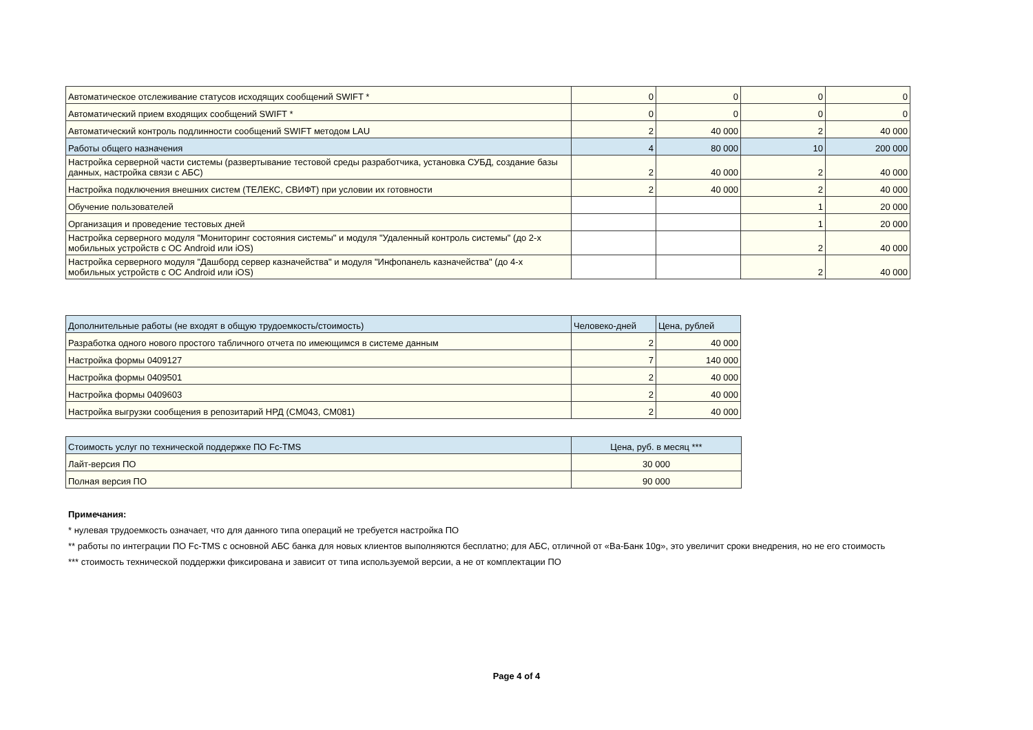| Автоматическое отслеживание статусов исходящих сообщений SWIFT * | 0 | 0 | 0 | 0 |
| Автоматический прием входящих сообщений SWIFT * | 0 | 0 | 0 | 0 |
| Автоматический контроль подлинности сообщений SWIFT методом LAU | 2 | 40 000 | 2 | 40 000 |
| Работы общего назначения | 4 | 80 000 | 10 | 200 000 |
| Настройка серверной части системы (развертывание тестовой среды разработчика, установка СУБД, создание базы данных, настройка связи с АБС) | 2 | 40 000 | 2 | 40 000 |
| Настройка подключения внешних систем (ТЕЛЕКС, СВИФТ) при условии их готовности | 2 | 40 000 | 2 | 40 000 |
| Обучение пользователей | | | 1 | 20 000 |
| Организация и проведение тестовых дней | | | 1 | 20 000 |
| Настройка серверного модуля "Мониторинг состояния системы" и модуля "Удаленный контроль системы" (до 2-х мобильных устройств с ОС Android или iOS) | | | 2 | 40 000 |
| Настройка серверного модуля "Дашборд сервер казначейства" и модуля "Инфопанель казначейства" (до 4-х мобильных устройств с ОС Android или iOS) | | | 2 | 40 000 |
| Дополнительные работы (не входят в общую трудоемкость/стоимость) | Человеко-дней | Цена, рублей |
| --- | --- | --- |
| Разработка одного нового простого табличного отчета по имеющимся в системе данным | 2 | 40 000 |
| Настройка формы 0409127 | 7 | 140 000 |
| Настройка формы 0409501 | 2 | 40 000 |
| Настройка формы 0409603 | 2 | 40 000 |
| Настройка выгрузки сообщения в репозитарий НРД (CM043, CM081) | 2 | 40 000 |
| Стоимость услуг по технической поддержке ПО Fc-TMS | Цена, руб. в месяц *** |
| --- | --- |
| Лайт-версия ПО | 30 000 |
| Полная версия ПО | 90 000 |
Примечания:
* нулевая трудоемкость означает, что для данного типа операций не требуется настройка ПО
** работы по интеграции ПО Fc-TMS с основной АБС банка для новых клиентов выполняются бесплатно; для АБС, отличной от «Ва-Банк 10g», это увеличит сроки внедрения, но не его стоимость
*** стоимость технической поддержки фиксирована и зависит от типа используемой версии, а не от комплектации ПО
Page 4 of 4